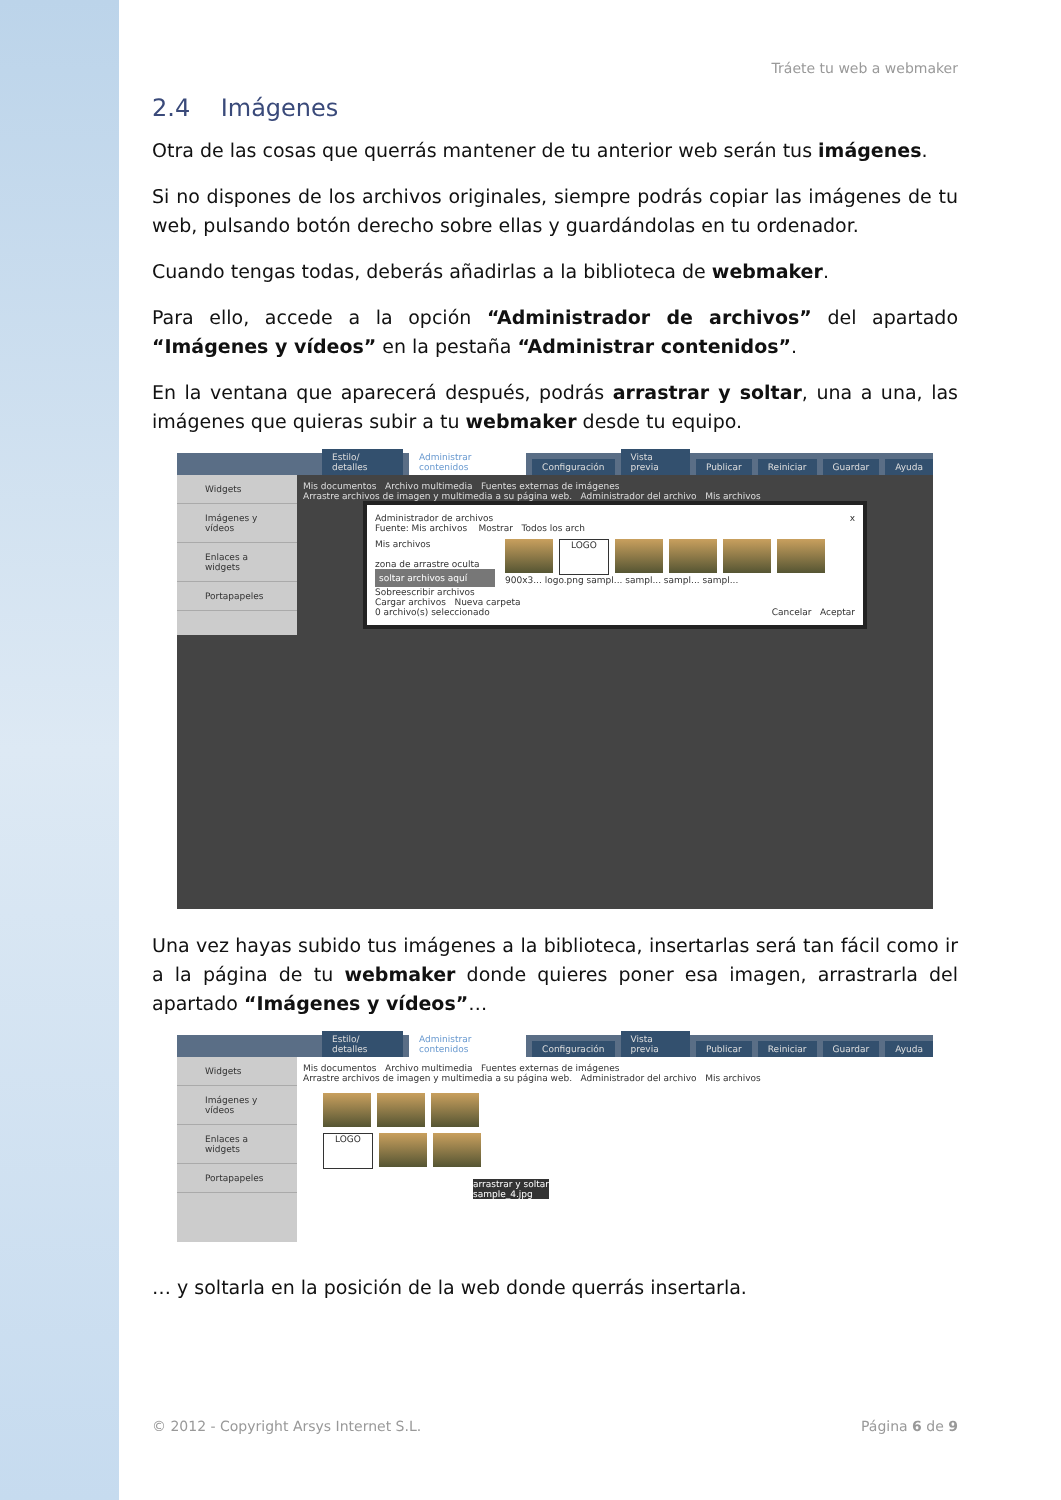Tráete tu web a webmaker
2.4 Imágenes
Otra de las cosas que querrás mantener de tu anterior web serán tus imágenes.
Si no dispones de los archivos originales, siempre podrás copiar las imágenes de tu web, pulsando botón derecho sobre ellas y guardándolas en tu ordenador.
Cuando tengas todas, deberás añadirlas a la biblioteca de webmaker.
Para ello, accede a la opción “Administrador de archivos” del apartado “Imágenes y vídeos” en la pestaña “Administrar contenidos”.
En la ventana que aparecerá después, podrás arrastrar y soltar, una a una, las imágenes que quieras subir a tu webmaker desde tu equipo.
Estilo/ detalles Administrar contenidos Configuración Vista previa Publicar Reiniciar Guardar Ayuda
Widgets
Imágenes y vídeos
Enlaces a widgets
Portapapeles
Mis documentos Archivo multimedia Fuentes externas de imágenes
Arrastre archivos de imagen y multimedia a su página web. Administrador del archivo Mis archivos
Administrador de archivos x
Fuente: Mis archivos Mostrar Todos los arch
Mis archivos
zona de arrastre oculta
soltar archivos aquí
Sobreescribir archivos
LOGO
900x3... logo.png sampl... sampl... sampl... sampl...
Cargar archivos Nueva carpeta
0 archivo(s) seleccionado Cancelar Aceptar
Una vez hayas subido tus imágenes a la biblioteca, insertarlas será tan fácil como ir a la página de tu webmaker donde quieres poner esa imagen, arrastrarla del apartado “Imágenes y vídeos”…
Estilo/ detalles Administrar contenidos Configuración Vista previa Publicar Reiniciar Guardar Ayuda
Widgets
Imágenes y vídeos
Enlaces a widgets
Portapapeles
Mis documentos Archivo multimedia Fuentes externas de imágenes
Arrastre archivos de imagen y multimedia a su página web. Administrador del archivo Mis archivos
LOGO
arrastrar y soltar
sample_4.jpg
… y soltarla en la posición de la web donde querrás insertarla.
© 2012 - Copyright Arsys Internet S.L. Página 6 de 9